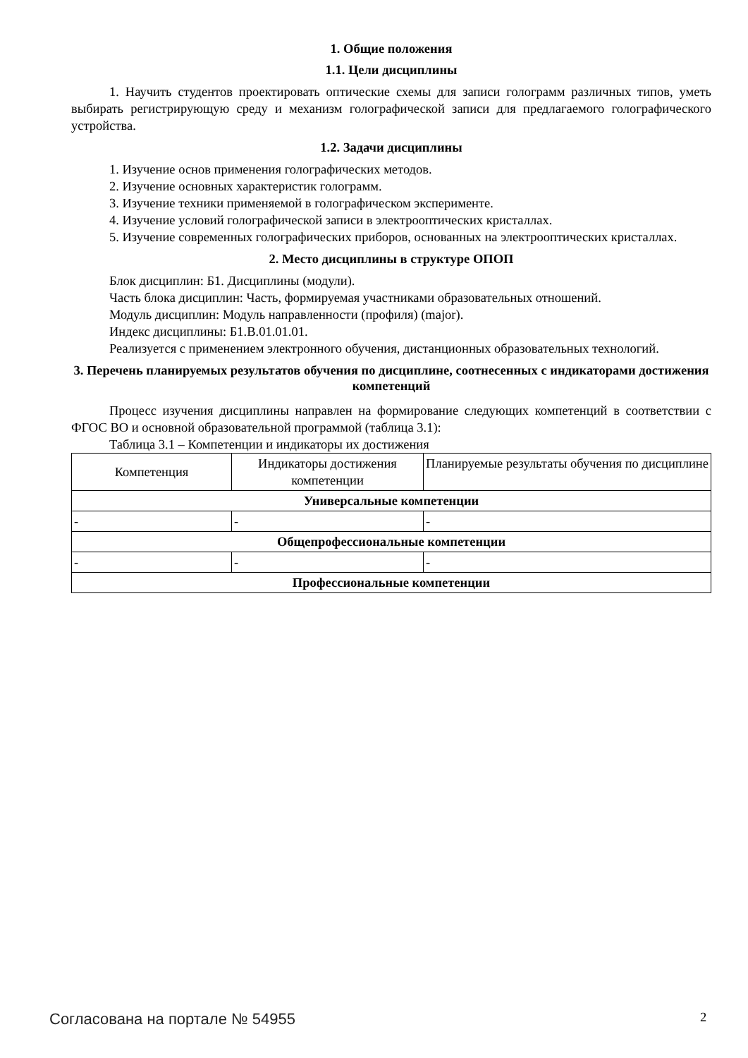1. Общие положения
1.1. Цели дисциплины
1. Научить студентов проектировать оптические схемы для записи голограмм различных типов, уметь выбирать регистрирующую среду и механизм голографической записи для предлагаемого голографического устройства.
1.2. Задачи дисциплины
1. Изучение основ применения голографических методов.
2. Изучение основных характеристик голограмм.
3. Изучение техники применяемой в голографическом эксперименте.
4. Изучение условий голографической записи в электрооптических кристаллах.
5. Изучение современных голографических приборов, основанных на электрооптических кристаллах.
2. Место дисциплины в структуре ОПОП
Блок дисциплин: Б1. Дисциплины (модули).
Часть блока дисциплин: Часть, формируемая участниками образовательных отношений.
Модуль дисциплин: Модуль направленности (профиля) (major).
Индекс дисциплины: Б1.В.01.01.01.
Реализуется с применением электронного обучения, дистанционных образовательных технологий.
3. Перечень планируемых результатов обучения по дисциплине, соотнесенных с индикаторами достижения компетенций
Процесс изучения дисциплины направлен на формирование следующих компетенций в соответствии с ФГОС ВО и основной образовательной программой (таблица 3.1):
Таблица 3.1 – Компетенции и индикаторы их достижения
| Компетенция | Индикаторы достижения компетенции | Планируемые результаты обучения по дисциплине |
| --- | --- | --- |
| Универсальные компетенции | | |
| - | - | - |
| Общепрофессиональные компетенции | | |
| - | - | - |
| Профессиональные компетенции | | |
Согласована на портале № 54955 2